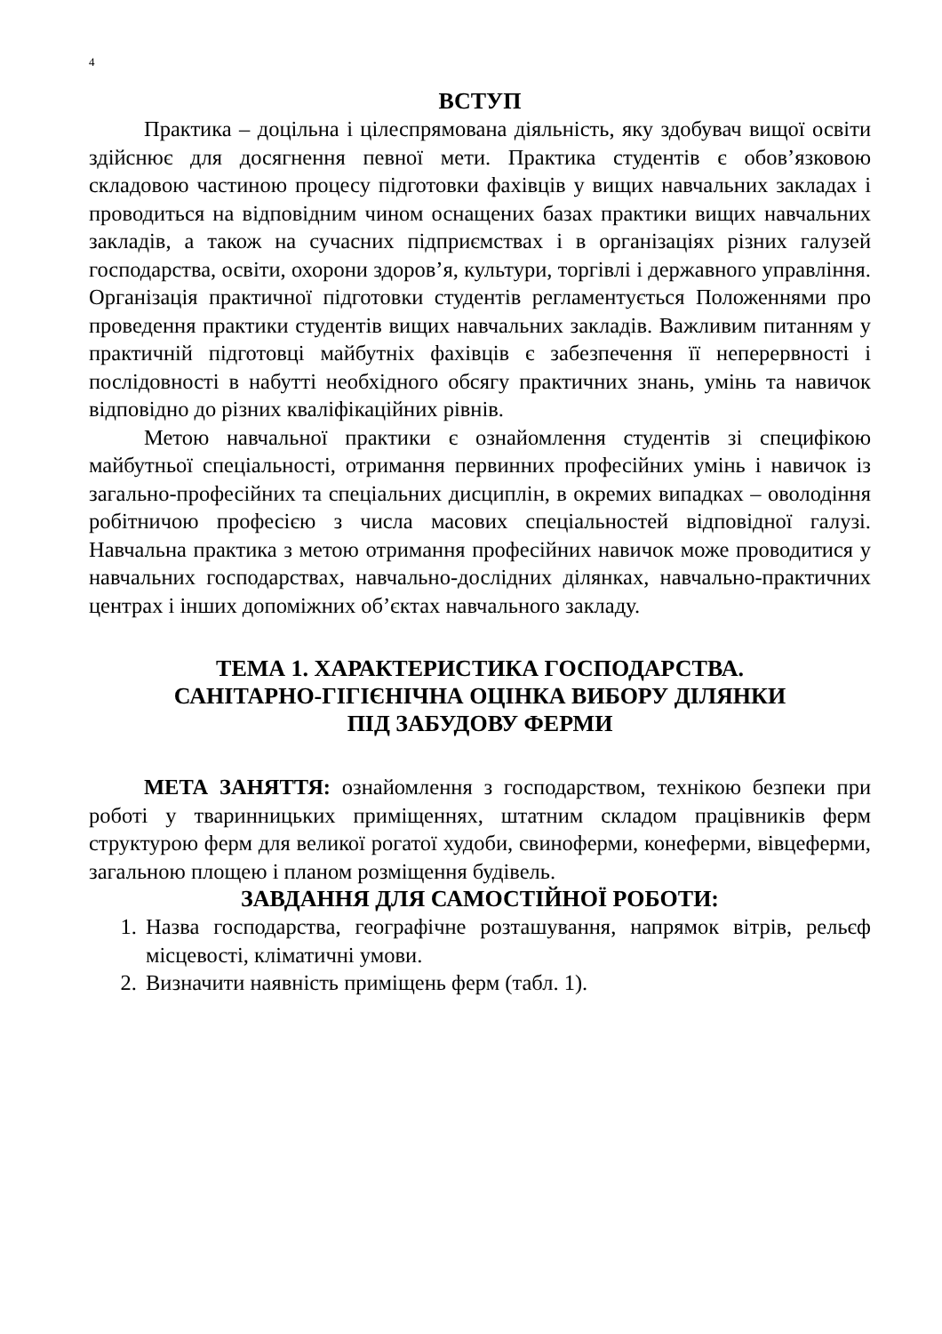4
ВСТУП
Практика – доцільна і цілеспрямована діяльність, яку здобувач вищої освіти здійснює для досягнення певної мети. Практика студентів є обов’язковою складовою частиною процесу підготовки фахівців у вищих навчальних закладах і проводиться на відповідним чином оснащених базах практики вищих навчальних закладів, а також на сучасних підприємствах і в організаціях різних галузей господарства, освіти, охорони здоров’я, культури, торгівлі і державного управління. Організація практичної підготовки студентів регламентується Положеннями про проведення практики студентів вищих навчальних закладів. Важливим питанням у практичній підготовці майбутніх фахівців є забезпечення її неперервності і послідовності в набутті необхідного обсягу практичних знань, умінь та навичок відповідно до різних кваліфікаційних рівнів.
Метою навчальної практики є ознайомлення студентів зі специфікою майбутньої спеціальності, отримання первинних професійних умінь і навичок із загально-професійних та спеціальних дисциплін, в окремих випадках – оволодіння робітничою професією з числа масових спеціальностей відповідної галузі. Навчальна практика з метою отримання професійних навичок може проводитися у навчальних господарствах, навчально-дослідних ділянках, навчально-практичних центрах і інших допоміжних об’єктах навчального закладу.
ТЕМА 1. ХАРАКТЕРИСТИКА ГОСПОДАРСТВА.
САНІТАРНО-ГІГІЄНІЧНА ОЦІНКА ВИБОРУ ДІЛЯНКИ
ПІД ЗАБУДОВУ ФЕРМИ
МЕТА ЗАНЯТТЯ: ознайомлення з господарством, технікою безпеки при роботі у тваринницьких приміщеннях, штатним складом працівників ферм структурою ферм для великої рогатої худоби, свиноферми, конеферми, вівцеферми, загальною площею і планом розміщення будівель.
ЗАВДАННЯ ДЛЯ САМОСТІЙНОЇ РОБОТИ:
1. Назва господарства, географічне розташування, напрямок вітрів, рельєф місцевості, кліматичні умови.
2. Визначити наявність приміщень ферм (табл. 1).